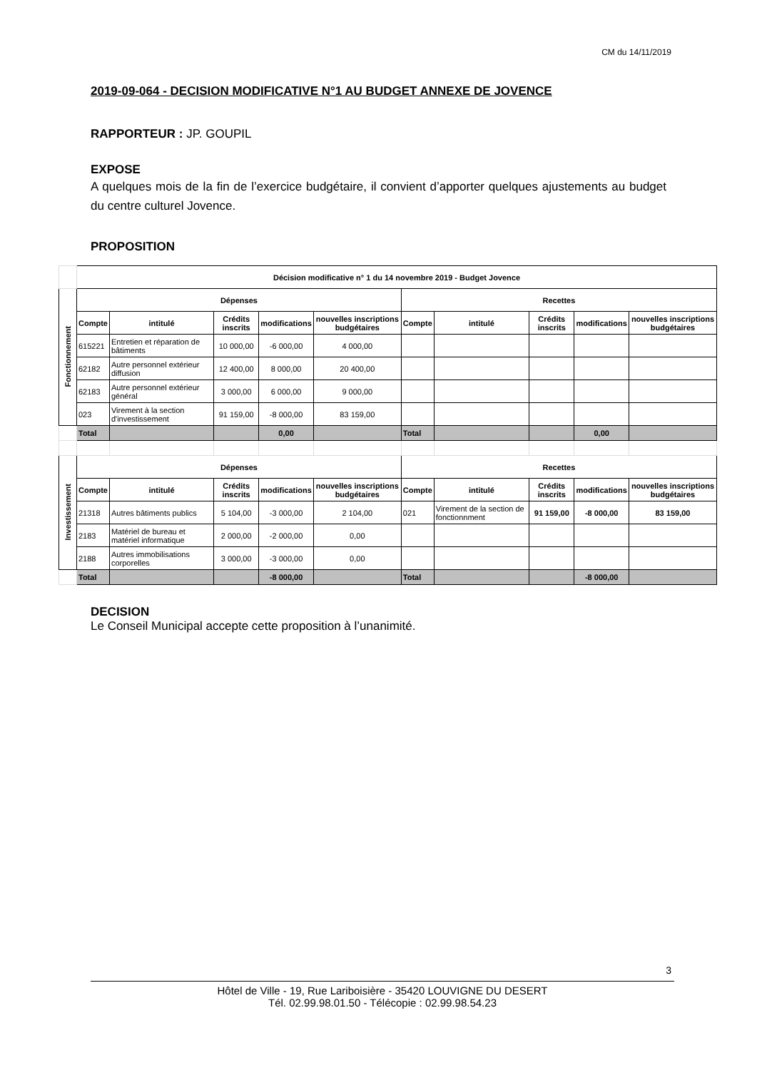CM du 14/11/2019
2019-09-064 - DECISION MODIFICATIVE N°1 AU BUDGET ANNEXE DE JOVENCE
RAPPORTEUR : JP. GOUPIL
EXPOSE
A quelques mois de la fin de l’exercice budgétaire, il convient d’apporter quelques ajustements au budget du centre culturel Jovence.
PROPOSITION
| | Décision modificative n° 1 du 14 novembre 2019 - Budget Jovence | | | | | | | | | |
| Fonctionnement | Dépenses | | | | | Recettes | | | | |
| | Compte | intitulé | Crédits inscrits | modifications | nouvelles inscriptions budgétaires | Compte | intitulé | Crédits inscrits | modifications | nouvelles inscriptions budgétaires |
| | 615221 | Entretien et réparation de bâtiments | 10 000,00 | -6 000,00 | 4 000,00 | | | | | |
| | 62182 | Autre personnel extérieur diffusion | 12 400,00 | 8 000,00 | 20 400,00 | | | | | |
| | 62183 | Autre personnel extérieur général | 3 000,00 | 6 000,00 | 9 000,00 | | | | | |
| | 023 | Virement à la section d'investissement | 91 159,00 | -8 000,00 | 83 159,00 | | | | | |
| | Total | | | 0,00 | | Total | | | 0,00 | |
| Investissement | Dépenses | | | | | Recettes | | | | |
| | Compte | intitulé | Crédits inscrits | modifications | nouvelles inscriptions budgétaires | Compte | intitulé | Crédits inscrits | modifications | nouvelles inscriptions budgétaires |
| | 21318 | Autres bâtiments publics | 5 104,00 | -3 000,00 | 2 104,00 | 021 | Virement de la section de fonctionnment | 91 159,00 | -8 000,00 | 83 159,00 |
| | 2183 | Matériel de bureau et matériel informatique | 2 000,00 | -2 000,00 | 0,00 | | | | | |
| | 2188 | Autres immobilisations corporelles | 3 000,00 | -3 000,00 | 0,00 | | | | | |
| | Total | | | -8 000,00 | | Total | | | -8 000,00 | |
DECISION
Le Conseil Municipal accepte cette proposition à l’unanimité.
3
Hôtel de Ville - 19, Rue Lariboisière - 35420 LOUVIGNE DU DESERT
Tél. 02.99.98.01.50 - Télécopie : 02.99.98.54.23